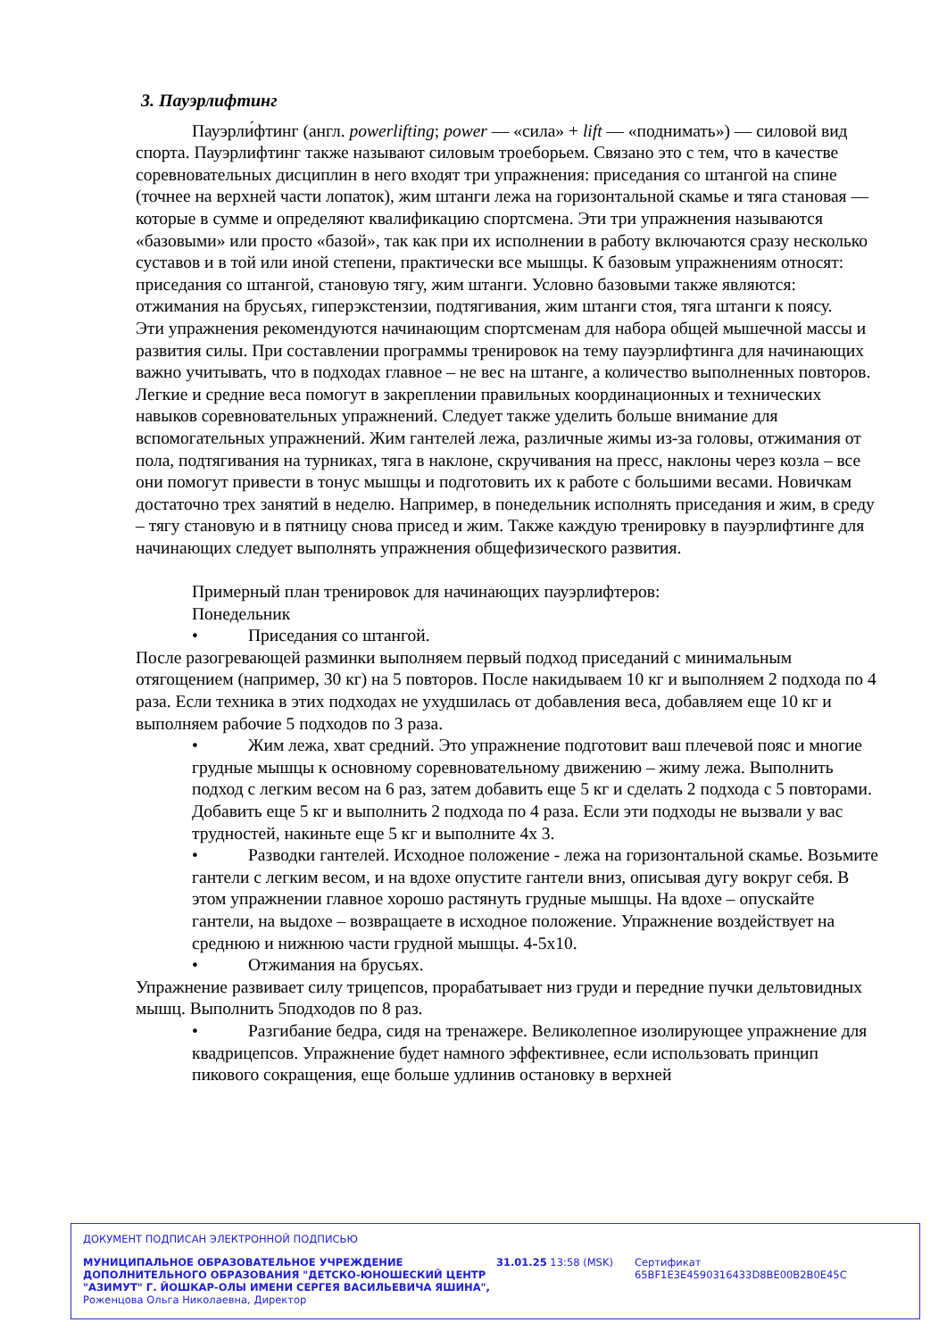3. Пауэрлифтинг
Пауэрли́фтинг (англ. powerlifting; power — «сила» + lift — «поднимать») — силовой вид спорта. Пауэрлифтинг также называют силовым троеборьем. Связано это с тем, что в качестве соревновательных дисциплин в него входят три упражнения: приседания со штангой на спине (точнее на верхней части лопаток), жим штанги лежа на горизонтальной скамье и тяга становая — которые в сумме и определяют квалификацию спортсмена. Эти три упражнения называются «базовыми» или просто «базой», так как при их исполнении в работу включаются сразу несколько суставов и в той или иной степени, практически все мышцы. К базовым упражнениям относят: приседания со штангой, становую тягу, жим штанги. Условно базовыми также являются: отжимания на брусьях, гиперэкстензии, подтягивания, жим штанги стоя, тяга штанги к поясу.
Эти упражнения рекомендуются начинающим спортсменам для набора общей мышечной массы и развития силы. При составлении программы тренировок на тему пауэрлифтинга для начинающих важно учитывать, что в подходах главное – не вес на штанге, а количество выполненных повторов. Легкие и средние веса помогут в закреплении правильных координационных и технических навыков соревновательных упражнений. Следует также уделить больше внимание для вспомогательных упражнений. Жим гантелей лежа, различные жимы из-за головы, отжимания от пола, подтягивания на турниках, тяга в наклоне, скручивания на пресс, наклоны через козла – все они помогут привести в тонус мышцы и подготовить их к работе с большими весами. Новичкам достаточно трех занятий в неделю. Например, в понедельник исполнять приседания и жим, в среду – тягу становую и в пятницу снова присед и жим. Также каждую тренировку в пауэрлифтинге для начинающих следует выполнять упражнения общефизического развития.
Примерный план тренировок для начинающих пауэрлифтеров:
Понедельник
• Приседания со штангой.
После разогревающей разминки выполняем первый подход приседаний с минимальным отягощением (например, 30 кг) на 5 повторов. После накидываем 10 кг и выполняем 2 подхода по 4 раза. Если техника в этих подходах не ухудшилась от добавления веса, добавляем еще 10 кг и выполняем рабочие 5 подходов по 3 раза.
• Жим лежа, хват средний. Это упражнение подготовит ваш плечевой пояс и многие грудные мышцы к основному соревновательному движению – жиму лежа. Выполнить подход с легким весом на 6 раз, затем добавить еще 5 кг и сделать 2 подхода с 5 повторами. Добавить еще 5 кг и выполнить 2 подхода по 4 раза. Если эти подходы не вызвали у вас трудностей, накиньте еще 5 кг и выполните 4х 3.
• Разводки гантелей. Исходное положение - лежа на горизонтальной скамье. Возьмите гантели с легким весом, и на вдохе опустите гантели вниз, описывая дугу вокруг себя. В этом упражнении главное хорошо растянуть грудные мышцы. На вдохе – опускайте гантели, на выдохе – возвращаете в исходное положение. Упражнение воздействует на среднюю и нижнюю части грудной мышцы. 4-5х10.
• Отжимания на брусьях.
Упражнение развивает силу трицепсов, прорабатывает низ груди и передние пучки дельтовидных мышц. Выполнить 5подходов по 8 раз.
• Разгибание бедра, сидя на тренажере. Великолепное изолирующее упражнение для квадрицепсов. Упражнение будет намного эффективнее, если использовать принцип пикового сокращения, еще больше удлинив остановку в верхней
ДОКУМЕНТ ПОДПИСАН ЭЛЕКТРОННОЙ ПОДПИСЬЮ
МУНИЦИПАЛЬНОЕ ОБРАЗОВАТЕЛЬНОЕ УЧРЕЖДЕНИЕ ДОПОЛНИТЕЛЬНОГО ОБРАЗОВАНИЯ "ДЕТСКО-ЮНОШЕСКИЙ ЦЕНТР "АЗИМУТ" Г. ЙОШКАР-ОЛЫ ИМЕНИ СЕРГЕЯ ВАСИЛЬЕВИЧА ЯШИНА",
Роженцова Ольга Николаевна, Директор
31.01.25 13:58 (MSK) Сертификат 65BF1E3E4590316433D8BE00B2B0E45C